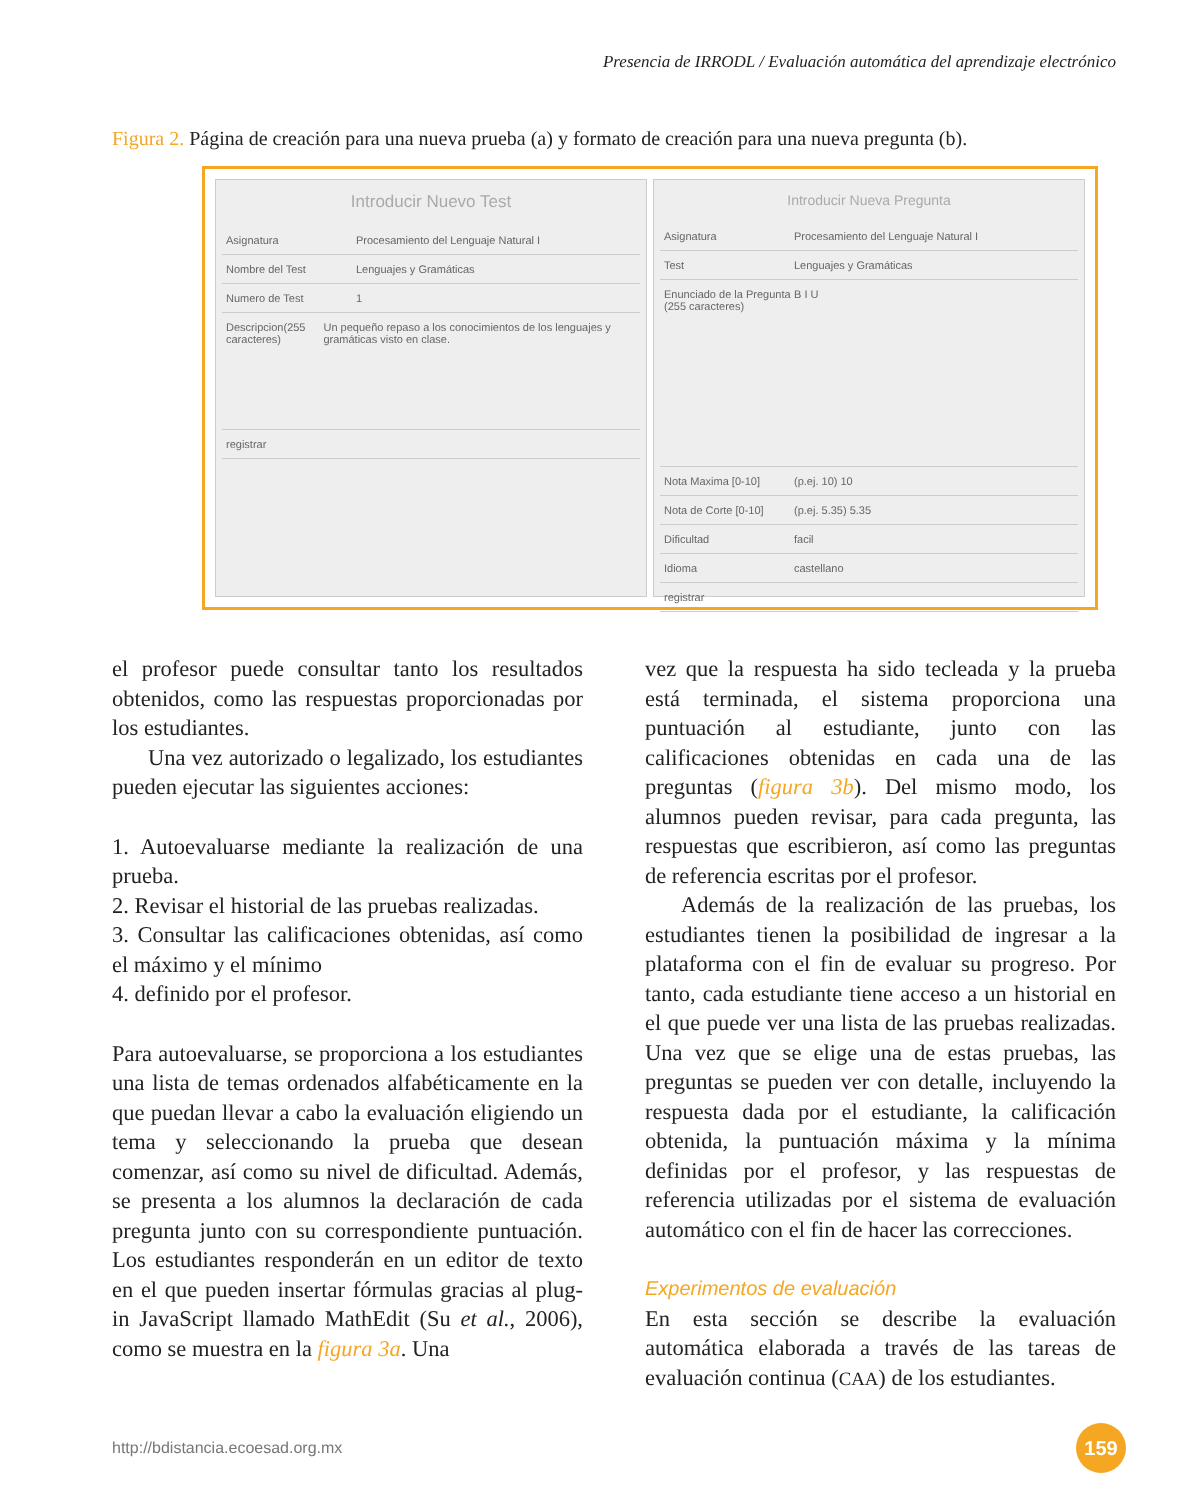Presencia de IRRODL / Evaluación automática del aprendizaje electrónico
Figura 2. Página de creación para una nueva prueba (a) y formato de creación para una nueva pregunta (b).
Introducir Nuevo Test
Asignatura Procesamiento del Lenguaje Natural I
Nombre del Test Lenguajes y Gramáticas
Numero de Test 1
Descripcion(255 caracteres) Un pequeño repaso a los conocimientos de los lenguajes y gramáticas visto en clase.
registrar
Introducir Nueva Pregunta
Asignatura Procesamiento del Lenguaje Natural I
Test Lenguajes y Gramáticas
Enunciado de la Pregunta (255 caracteres) B I U
Nota Maxima [0-10] (p.ej. 10) 10
Nota de Corte [0-10] (p.ej. 5.35) 5.35
Dificultad facil
Idioma castellano
registrar
el profesor puede consultar tanto los resultados obtenidos, como las respuestas proporcionadas por los estudiantes.
Una vez autorizado o legalizado, los estudiantes pueden ejecutar las siguientes acciones:
1. Autoevaluarse mediante la realización de una prueba.
2. Revisar el historial de las pruebas realizadas.
3. Consultar las calificaciones obtenidas, así como el máximo y el mínimo
4. definido por el profesor.
Para autoevaluarse, se proporciona a los estudiantes una lista de temas ordenados alfabéticamente en la que puedan llevar a cabo la evaluación eligiendo un tema y seleccionando la prueba que desean comenzar, así como su nivel de dificultad. Además, se presenta a los alumnos la declaración de cada pregunta junto con su correspondiente puntuación. Los estudiantes responderán en un editor de texto en el que pueden insertar fórmulas gracias al plug-in JavaScript llamado MathEdit (Su et al., 2006), como se muestra en la figura 3a. Una
vez que la respuesta ha sido tecleada y la prueba está terminada, el sistema proporciona una puntuación al estudiante, junto con las calificaciones obtenidas en cada una de las preguntas (figura 3b). Del mismo modo, los alumnos pueden revisar, para cada pregunta, las respuestas que escribieron, así como las preguntas de referencia escritas por el profesor.
Además de la realización de las pruebas, los estudiantes tienen la posibilidad de ingresar a la plataforma con el fin de evaluar su progreso. Por tanto, cada estudiante tiene acceso a un historial en el que puede ver una lista de las pruebas realizadas. Una vez que se elige una de estas pruebas, las preguntas se pueden ver con detalle, incluyendo la respuesta dada por el estudiante, la calificación obtenida, la puntuación máxima y la mínima definidas por el profesor, y las respuestas de referencia utilizadas por el sistema de evaluación automático con el fin de hacer las correcciones.
Experimentos de evaluación
En esta sección se describe la evaluación automática elaborada a través de las tareas de evaluación continua (CAA) de los estudiantes.
http://bdistancia.ecoesad.org.mx 159